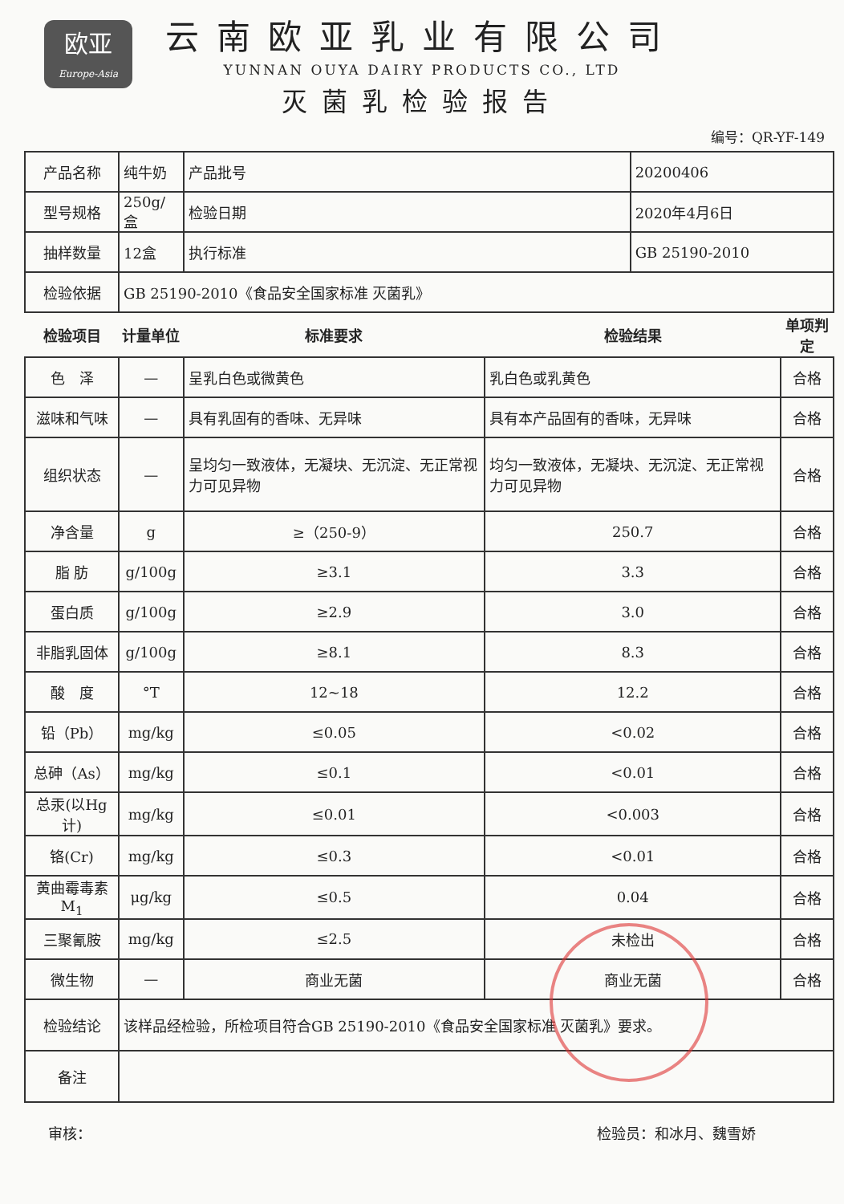欧亚
Europe-Asia
云南欧亚乳业有限公司
YUNNAN OUYA DAIRY PRODUCTS CO., LTD
灭菌乳检验报告
编号：QR-YF-149
| 产品名称 | 纯牛奶 | 产品批号 | | 20200406 | |
| 型号规格 | 250g/盒 | 检验日期 | | 2020年4月6日 | |
| 抽样数量 | 12盒 | 执行标准 | | GB 25190-2010 | |
| 检验依据 | GB 25190-2010《食品安全国家标准 灭菌乳》 | | | | |
| 检验项目 | 计量单位 | 标准要求 | 检验结果 | | 单项判定 |
| 色 泽 | — | 呈乳白色或微黄色 | 乳白色或乳黄色 | | 合格 |
| 滋味和气味 | — | 具有乳固有的香味、无异味 | 具有本产品固有的香味，无异味 | | 合格 |
| 组织状态 | — | 呈均匀一致液体，无凝块、无沉淀、无正常视力可见异物 | 均匀一致液体，无凝块、无沉淀、无正常视力可见异物 | | 合格 |
| 净含量 | g | ≥（250-9） | 250.7 | | 合格 |
| 脂 肪 | g/100g | ≥3.1 | 3.3 | | 合格 |
| 蛋白质 | g/100g | ≥2.9 | 3.0 | | 合格 |
| 非脂乳固体 | g/100g | ≥8.1 | 8.3 | | 合格 |
| 酸 度 | °T | 12~18 | 12.2 | | 合格 |
| 铅（Pb） | mg/kg | ≤0.05 | <0.02 | | 合格 |
| 总砷（As） | mg/kg | ≤0.1 | <0.01 | | 合格 |
| 总汞(以Hg计) | mg/kg | ≤0.01 | <0.003 | | 合格 |
| 铬(Cr) | mg/kg | ≤0.3 | <0.01 | | 合格 |
| 黄曲霉毒素M<sub>1</sub> | μg/kg | ≤0.5 | 0.04 | | 合格 |
| 三聚氰胺 | mg/kg | ≤2.5 | 未检出 | | 合格 |
| 微生物 | — | 商业无菌 | 商业无菌 | | 合格 |
| 检验结论 | 该样品经检验，所检项目符合GB 25190-2010《食品安全国家标准 灭菌乳》要求。 | | | | |
| 备注 | | | | | |
审核： 检验员：和冰月、魏雪娇